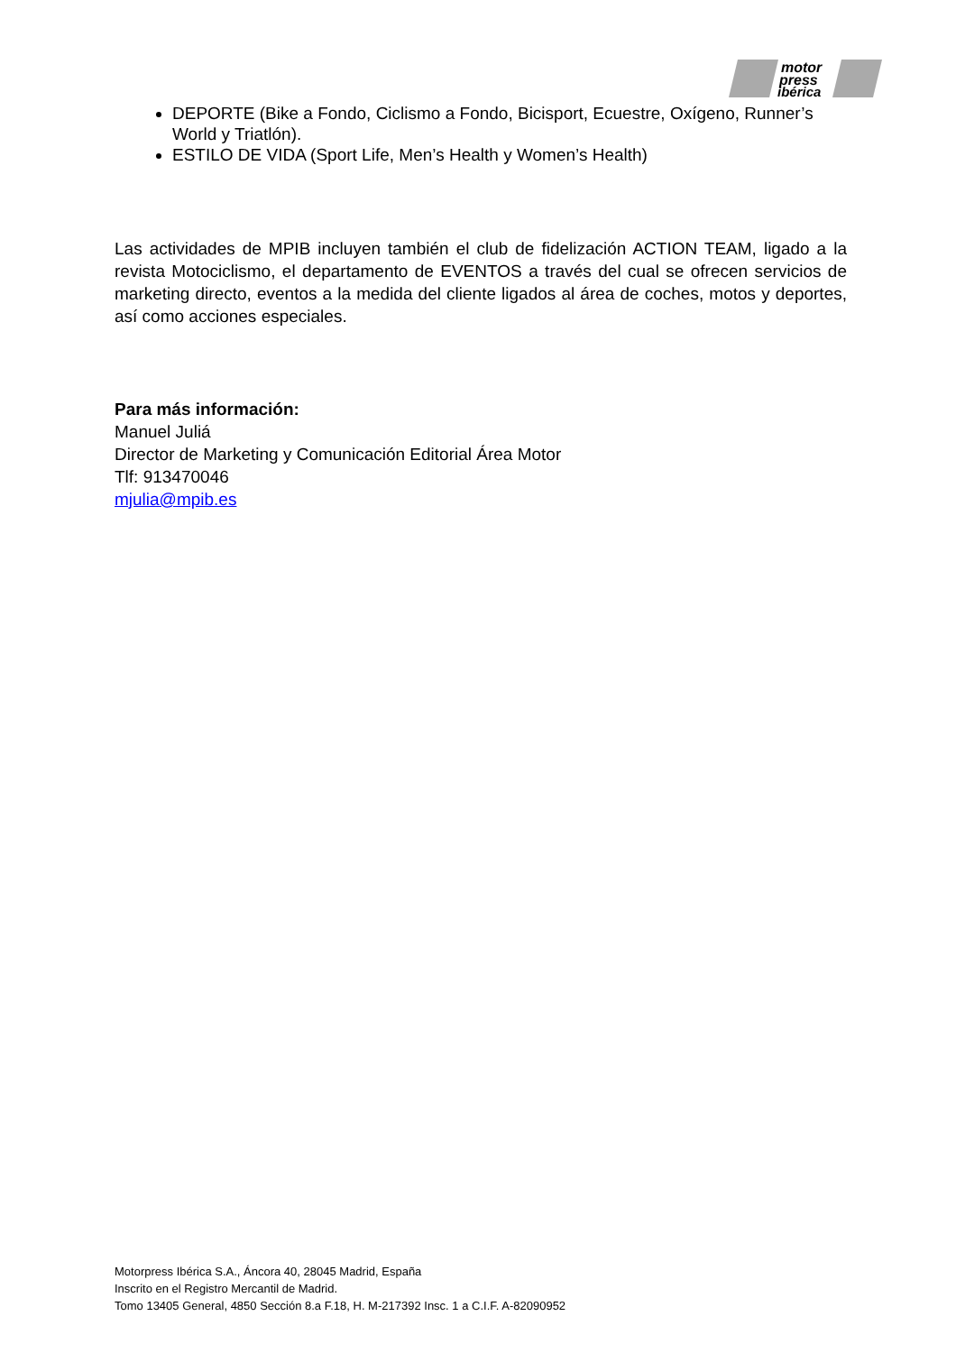motor
press
ibérica
DEPORTE (Bike a Fondo, Ciclismo a Fondo, Bicisport, Ecuestre, Oxígeno, Runner’s World y Triatlón).
ESTILO DE VIDA (Sport Life, Men’s Health y Women’s Health)
Las actividades de MPIB incluyen también el club de fidelización ACTION TEAM, ligado a la revista Motociclismo, el departamento de EVENTOS a través del cual se ofrecen servicios de marketing directo, eventos a la medida del cliente ligados al área de coches, motos y deportes, así como acciones especiales.
Para más información:
Manuel Juliá
Director de Marketing y Comunicación Editorial Área Motor
Tlf: 913470046
mjulia@mpib.es
Motorpress Ibérica S.A., Áncora 40, 28045 Madrid, España
Inscrito en el Registro Mercantil de Madrid.
Tomo 13405 General, 4850 Sección 8.a F.18, H. M-217392 Insc. 1 a C.I.F. A-82090952